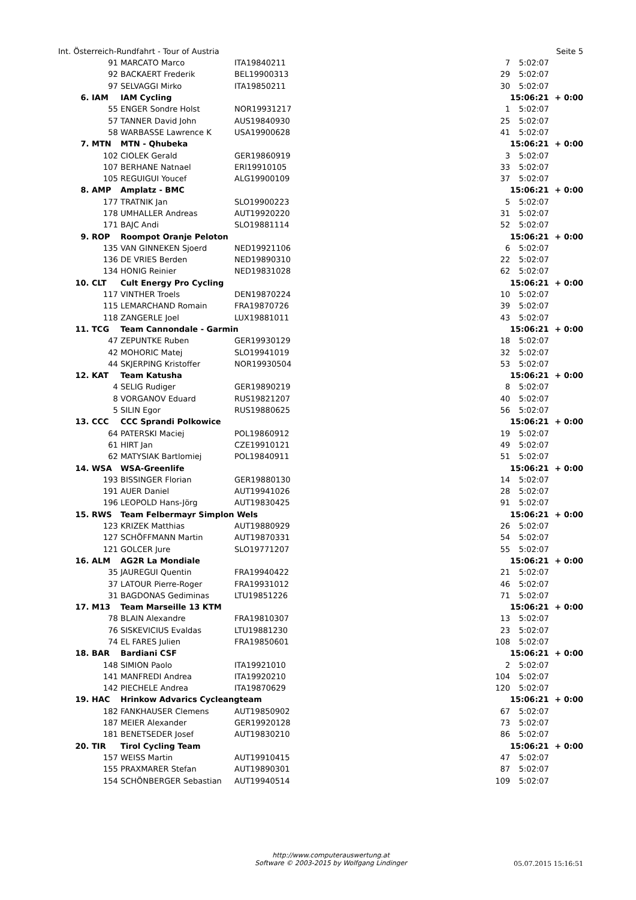Int. Österreich-Rundfahrt - Tour of Austria Seite 5
| | 91 | MARCATO Marco | ITA19840211 | 7 | 5:02:07 | |
| | 92 | BACKAERT Frederik | BEL19900313 | 29 | 5:02:07 | |
| | 97 | SELVAGGI Mirko | ITA19850211 | 30 | 5:02:07 | |
| 6. | IAM | IAM Cycling | | | 15:06:21 | + 0:00 |
| | 55 | ENGER Sondre Holst | NOR19931217 | 1 | 5:02:07 | |
| | 57 | TANNER David John | AUS19840930 | 25 | 5:02:07 | |
| | 58 | WARBASSE Lawrence K | USA19900628 | 41 | 5:02:07 | |
| 7. | MTN | MTN - Qhubeka | | | 15:06:21 | + 0:00 |
| | 102 | CIOLEK Gerald | GER19860919 | 3 | 5:02:07 | |
| | 107 | BERHANE Natnael | ERI19910105 | 33 | 5:02:07 | |
| | 105 | REGUIGUI Youcef | ALG19900109 | 37 | 5:02:07 | |
| 8. | AMP | Amplatz - BMC | | | 15:06:21 | + 0:00 |
| | 177 | TRATNIK Jan | SLO19900223 | 5 | 5:02:07 | |
| | 178 | UMHALLER Andreas | AUT19920220 | 31 | 5:02:07 | |
| | 171 | BAJC Andi | SLO19881114 | 52 | 5:02:07 | |
| 9. | ROP | Roompot Oranje Peloton | | | 15:06:21 | + 0:00 |
| | 135 | VAN GINNEKEN Sjoerd | NED19921106 | 6 | 5:02:07 | |
| | 136 | DE VRIES Berden | NED19890310 | 22 | 5:02:07 | |
| | 134 | HONIG Reinier | NED19831028 | 62 | 5:02:07 | |
| 10. | CLT | Cult Energy Pro Cycling | | | 15:06:21 | + 0:00 |
| | 117 | VINTHER Troels | DEN19870224 | 10 | 5:02:07 | |
| | 115 | LEMARCHAND Romain | FRA19870726 | 39 | 5:02:07 | |
| | 118 | ZANGERLE Joel | LUX19881011 | 43 | 5:02:07 | |
| 11. | TCG | Team Cannondale - Garmin | | | 15:06:21 | + 0:00 |
| | 47 | ZEPUNTKE Ruben | GER19930129 | 18 | 5:02:07 | |
| | 42 | MOHORIC Matej | SLO19941019 | 32 | 5:02:07 | |
| | 44 | SKJERPING Kristoffer | NOR19930504 | 53 | 5:02:07 | |
| 12. | KAT | Team Katusha | | | 15:06:21 | + 0:00 |
| | 4 | SELIG Rudiger | GER19890219 | 8 | 5:02:07 | |
| | 8 | VORGANOV Eduard | RUS19821207 | 40 | 5:02:07 | |
| | 5 | SILIN Egor | RUS19880625 | 56 | 5:02:07 | |
| 13. | CCC | CCC Sprandi Polkowice | | | 15:06:21 | + 0:00 |
| | 64 | PATERSKI Maciej | POL19860912 | 19 | 5:02:07 | |
| | 61 | HIRT Jan | CZE19910121 | 49 | 5:02:07 | |
| | 62 | MATYSIAK Bartlomiej | POL19840911 | 51 | 5:02:07 | |
| 14. | WSA | WSA-Greenlife | | | 15:06:21 | + 0:00 |
| | 193 | BISSINGER Florian | GER19880130 | 14 | 5:02:07 | |
| | 191 | AUER Daniel | AUT19941026 | 28 | 5:02:07 | |
| | 196 | LEOPOLD Hans-Jörg | AUT19830425 | 91 | 5:02:07 | |
| 15. | RWS | Team Felbermayr Simplon Wels | | | 15:06:21 | + 0:00 |
| | 123 | KRIZEK Matthias | AUT19880929 | 26 | 5:02:07 | |
| | 127 | SCHÖFFMANN Martin | AUT19870331 | 54 | 5:02:07 | |
| | 121 | GOLCER Jure | SLO19771207 | 55 | 5:02:07 | |
| 16. | ALM | AG2R La Mondiale | | | 15:06:21 | + 0:00 |
| | 35 | JAUREGUI Quentin | FRA19940422 | 21 | 5:02:07 | |
| | 37 | LATOUR Pierre-Roger | FRA19931012 | 46 | 5:02:07 | |
| | 31 | BAGDONAS Gediminas | LTU19851226 | 71 | 5:02:07 | |
| 17. | M13 | Team Marseille 13 KTM | | | 15:06:21 | + 0:00 |
| | 78 | BLAIN Alexandre | FRA19810307 | 13 | 5:02:07 | |
| | 76 | SISKEVICIUS Evaldas | LTU19881230 | 23 | 5:02:07 | |
| | 74 | EL FARES Julien | FRA19850601 | 108 | 5:02:07 | |
| 18. | BAR | Bardiani CSF | | | 15:06:21 | + 0:00 |
| | 148 | SIMION Paolo | ITA19921010 | 2 | 5:02:07 | |
| | 141 | MANFREDI Andrea | ITA19920210 | 104 | 5:02:07 | |
| | 142 | PIECHELE Andrea | ITA19870629 | 120 | 5:02:07 | |
| 19. | HAC | Hrinkow Advarics Cycleangteam | | | 15:06:21 | + 0:00 |
| | 182 | FANKHAUSER Clemens | AUT19850902 | 67 | 5:02:07 | |
| | 187 | MEIER Alexander | GER19920128 | 73 | 5:02:07 | |
| | 181 | BENETSEDER Josef | AUT19830210 | 86 | 5:02:07 | |
| 20. | TIR | Tirol Cycling Team | | | 15:06:21 | + 0:00 |
| | 157 | WEISS Martin | AUT19910415 | 47 | 5:02:07 | |
| | 155 | PRAXMARER Stefan | AUT19890301 | 87 | 5:02:07 | |
| | 154 | SCHÖNBERGER Sebastian | AUT19940514 | 109 | 5:02:07 | |
http://www.computerauswertung.at
Software © 2003-2015 by Wolfgang Lindinger
05.07.2015 15:16:51